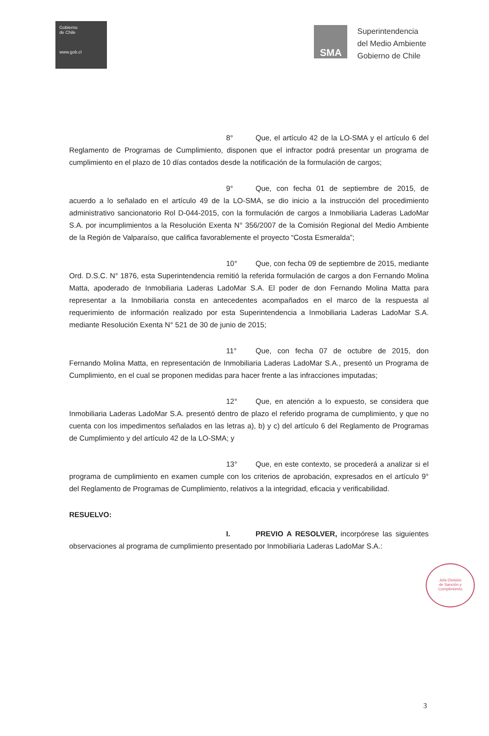Gobierno
de Chile
www.gob.cl
SMA
Superintendencia
del Medio Ambiente
Gobierno de Chile
8° Que, el artículo 42 de la LO-SMA y el artículo 6 del Reglamento de Programas de Cumplimiento, disponen que el infractor podrá presentar un programa de cumplimiento en el plazo de 10 días contados desde la notificación de la formulación de cargos;
9° Que, con fecha 01 de septiembre de 2015, de acuerdo a lo señalado en el artículo 49 de la LO-SMA, se dio inicio a la instrucción del procedimiento administrativo sancionatorio Rol D-044-2015, con la formulación de cargos a Inmobiliaria Laderas LadoMar S.A. por incumplimientos a la Resolución Exenta N° 356/2007 de la Comisión Regional del Medio Ambiente de la Región de Valparaíso, que califica favorablemente el proyecto “Costa Esmeralda”;
10° Que, con fecha 09 de septiembre de 2015, mediante Ord. D.S.C. N° 1876, esta Superintendencia remitió la referida formulación de cargos a don Fernando Molina Matta, apoderado de Inmobiliaria Laderas LadoMar S.A. El poder de don Fernando Molina Matta para representar a la Inmobiliaria consta en antecedentes acompañados en el marco de la respuesta al requerimiento de información realizado por esta Superintendencia a Inmobiliaria Laderas LadoMar S.A. mediante Resolución Exenta N° 521 de 30 de junio de 2015;
11° Que, con fecha 07 de octubre de 2015, don Fernando Molina Matta, en representación de Inmobiliaria Laderas LadoMar S.A., presentó un Programa de Cumplimiento, en el cual se proponen medidas para hacer frente a las infracciones imputadas;
12° Que, en atención a lo expuesto, se considera que Inmobiliaria Laderas LadoMar S.A. presentó dentro de plazo el referido programa de cumplimiento, y que no cuenta con los impedimentos señalados en las letras a), b) y c) del artículo 6 del Reglamento de Programas de Cumplimiento y del artículo 42 de la LO-SMA; y
13° Que, en este contexto, se procederá a analizar si el programa de cumplimiento en examen cumple con los criterios de aprobación, expresados en el artículo 9° del Reglamento de Programas de Cumplimiento, relativos a la integridad, eficacia y verificabilidad.
RESUELVO:
I. PREVIO A RESOLVER, incorpórese las siguientes observaciones al programa de cumplimiento presentado por Inmobiliaria Laderas LadoMar S.A.:
Jefa División
de Sanción y
Cumplimiento
3